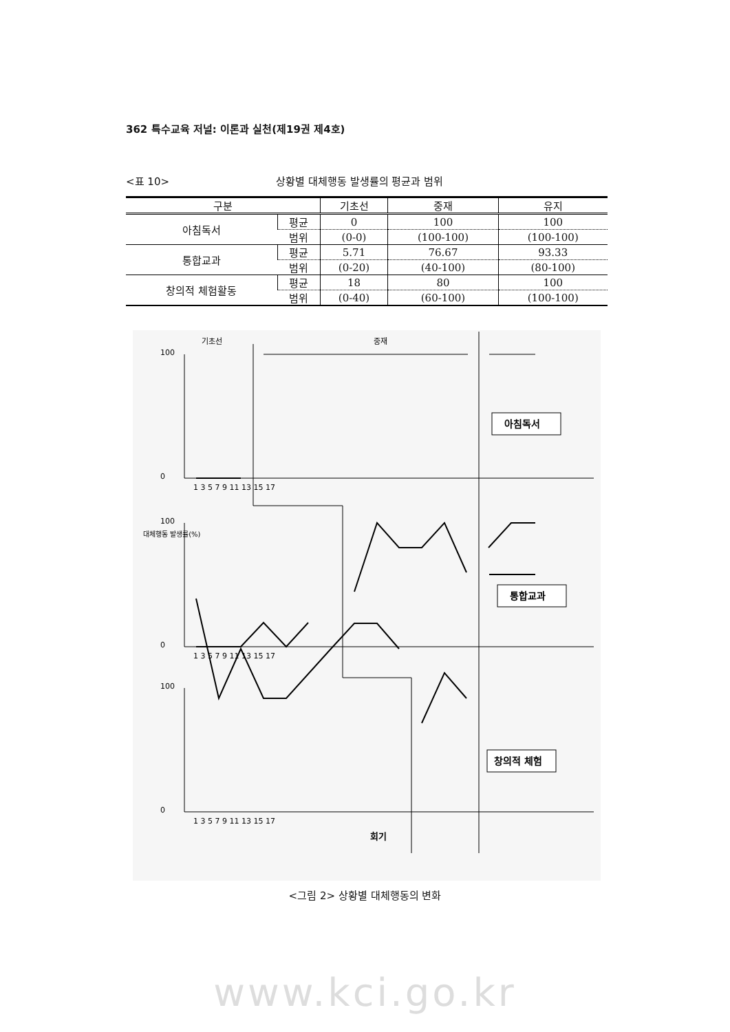362 특수교육 저널: 이론과 실천(제19권 제4호)
<표 10> 상황별 대체행동 발생률의 평균과 범위
| 구분 | | 기초선 | 중재 | 유지 |
| --- | --- | --- | --- | --- |
| 아침독서 | 평균 | 0 | 100 | 100 |
| | 범위 | (0-0) | (100-100) | (100-100) |
| 통합교과 | 평균 | 5.71 | 76.67 | 93.33 |
| | 범위 | (0-20) | (40-100) | (80-100) |
| 창의적 체험활동 | 평균 | 18 | 80 | 100 |
| | 범위 | (0-40) | (60-100) | (100-100) |
기초선
중재
아침독서
통합교과
창의적 체험
100
0
100
0
100
0
1 3 5 7 9 11 13 15 17
1 3 5 7 9 11 13 15 17
1 3 5 7 9 11 13 15 17
대체행동 발생률(%)
회기
<그림 2> 상황별 대체행동의 변화
www.kci.go.kr